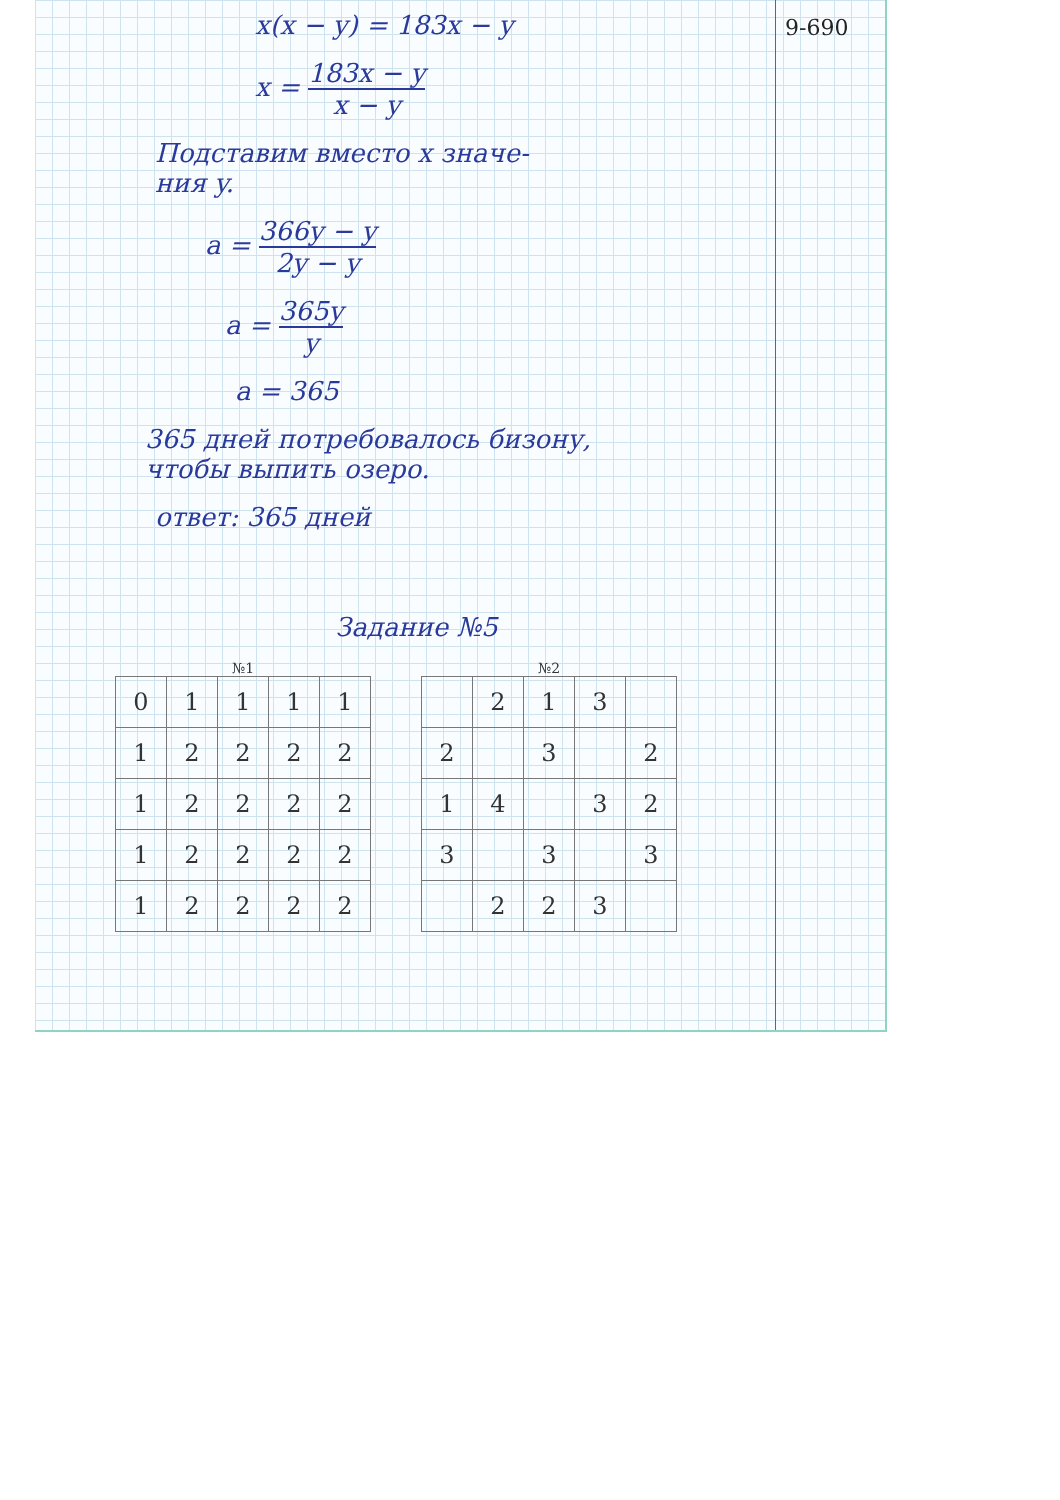9-690
x(x − y) = 183x − y
x = 183x − y x − y
Подставим вместо x значе-
ния y.
a = 366y − y 2y − y
a = 365y y
a = 365
365 дней потребовалось бизону,
чтобы выпить озеро.
ответ: 365 дней
Задание №5
№1
| 0 | 1 | 1 | 1 | 1 |
| 1 | 2 | 2 | 2 | 2 |
| 1 | 2 | 2 | 2 | 2 |
| 1 | 2 | 2 | 2 | 2 |
| 1 | 2 | 2 | 2 | 2 |
№2
| | 2 | 1 | 3 | |
| 2 | | 3 | | 2 |
| 1 | 4 | | 3 | 2 |
| 3 | | 3 | | 3 |
| | 2 | 2 | 3 | |